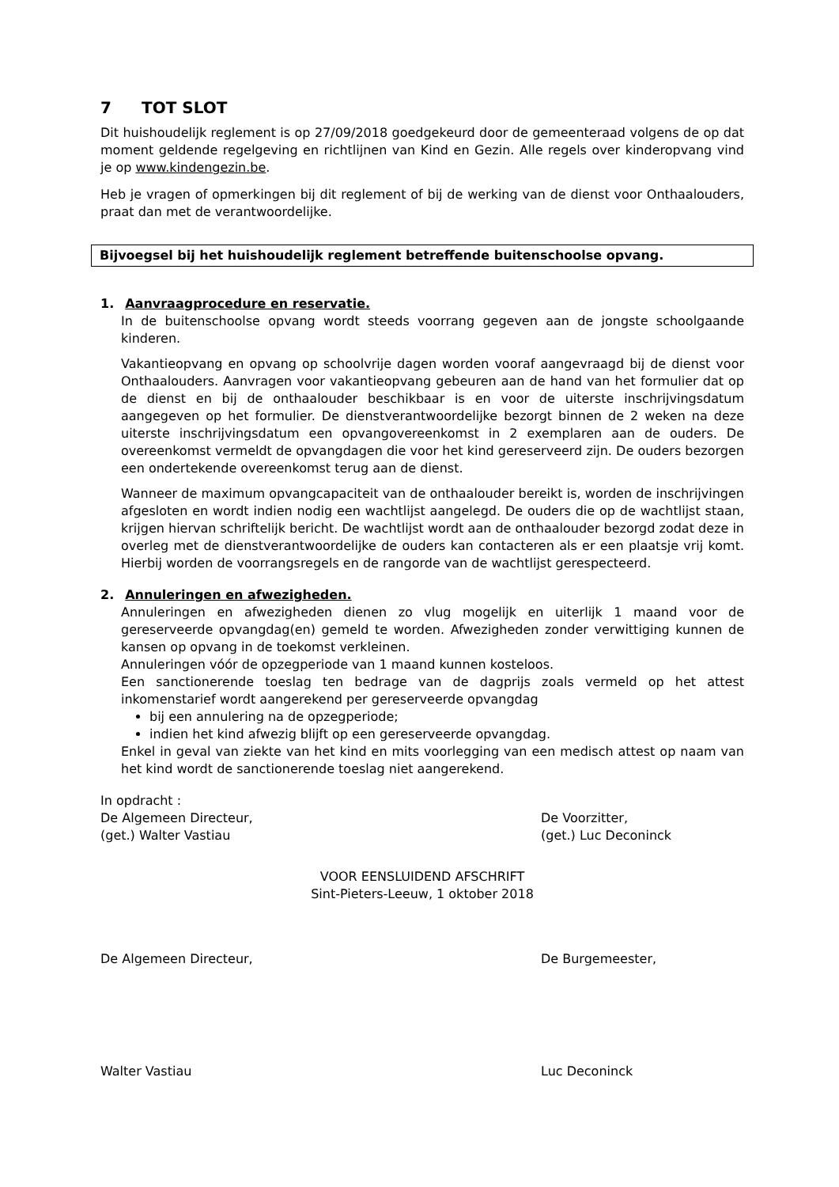7 TOT SLOT
Dit huishoudelijk reglement is op 27/09/2018 goedgekeurd door de gemeenteraad volgens de op dat moment geldende regelgeving en richtlijnen van Kind en Gezin. Alle regels over kinderopvang vind je op www.kindengezin.be.
Heb je vragen of opmerkingen bij dit reglement of bij de werking van de dienst voor Onthaalouders, praat dan met de verantwoordelijke.
Bijvoegsel bij het huishoudelijk reglement betreffende buitenschoolse opvang.
1. Aanvraagprocedure en reservatie.
In de buitenschoolse opvang wordt steeds voorrang gegeven aan de jongste schoolgaande kinderen.
Vakantieopvang en opvang op schoolvrije dagen worden vooraf aangevraagd bij de dienst voor Onthaalouders. Aanvragen voor vakantieopvang gebeuren aan de hand van het formulier dat op de dienst en bij de onthaalouder beschikbaar is en voor de uiterste inschrijvingsdatum aangegeven op het formulier. De dienstverantwoordelijke bezorgt binnen de 2 weken na deze uiterste inschrijvingsdatum een opvangovereenkomst in 2 exemplaren aan de ouders. De overeenkomst vermeldt de opvangdagen die voor het kind gereserveerd zijn. De ouders bezorgen een ondertekende overeenkomst terug aan de dienst.
Wanneer de maximum opvangcapaciteit van de onthaalouder bereikt is, worden de inschrijvingen afgesloten en wordt indien nodig een wachtlijst aangelegd. De ouders die op de wachtlijst staan, krijgen hiervan schriftelijk bericht. De wachtlijst wordt aan de onthaalouder bezorgd zodat deze in overleg met de dienstverantwoordelijke de ouders kan contacteren als er een plaatsje vrij komt. Hierbij worden de voorrangsregels en de rangorde van de wachtlijst gerespecteerd.
2. Annuleringen en afwezigheden.
Annuleringen en afwezigheden dienen zo vlug mogelijk en uiterlijk 1 maand voor de gereserveerde opvangdag(en) gemeld te worden. Afwezigheden zonder verwittiging kunnen de kansen op opvang in de toekomst verkleinen.
Annuleringen vóór de opzegperiode van 1 maand kunnen kosteloos.
Een sanctionerende toeslag ten bedrage van de dagprijs zoals vermeld op het attest inkomenstarief wordt aangerekend per gereserveerde opvangdag
bij een annulering na de opzegperiode;
indien het kind afwezig blijft op een gereserveerde opvangdag.
Enkel in geval van ziekte van het kind en mits voorlegging van een medisch attest op naam van het kind wordt de sanctionerende toeslag niet aangerekend.
In opdracht :
De Algemeen Directeur,
(get.) Walter Vastiau
De Voorzitter,
(get.) Luc Deconinck
VOOR EENSLUIDEND AFSCHRIFT
Sint-Pieters-Leeuw, 1 oktober 2018
De Algemeen Directeur, De Burgemeester,
Walter Vastiau Luc Deconinck